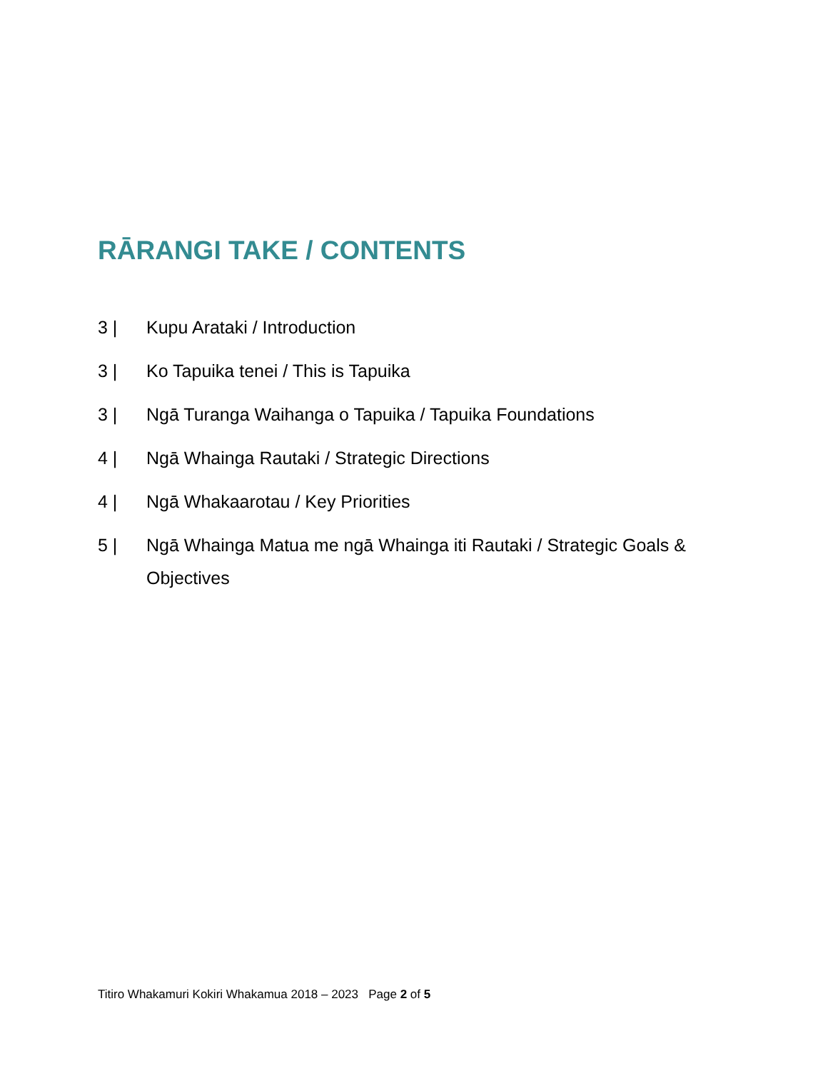RĀRANGI TAKE / CONTENTS
3 | Kupu Arataki / Introduction
3 | Ko Tapuika tenei / This is Tapuika
3 | Ngā Turanga Waihanga o Tapuika / Tapuika Foundations
4 | Ngā Whainga Rautaki / Strategic Directions
4 | Ngā Whakaarotau / Key Priorities
5 | Ngā Whainga Matua me ngā Whainga iti Rautaki / Strategic Goals & Objectives
Titiro Whakamuri Kokiri Whakamua 2018 – 2023 Page 2 of 5